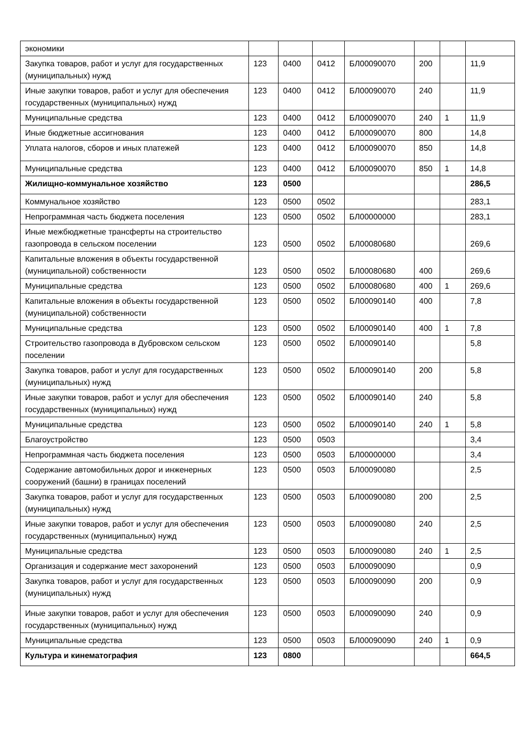| экономики | | | | | | | |
| Закупка товаров, работ и услуг для государственных (муниципальных) нужд | 123 | 0400 | 0412 | БЛ00090070 | 200 | | 11,9 |
| Иные закупки товаров, работ и услуг для обеспечения государственных (муниципальных) нужд | 123 | 0400 | 0412 | БЛ00090070 | 240 | | 11,9 |
| Муниципальные средства | 123 | 0400 | 0412 | БЛ00090070 | 240 | 1 | 11,9 |
| Иные бюджетные ассигнования | 123 | 0400 | 0412 | БЛ00090070 | 800 | | 14,8 |
| Уплата налогов, сборов и иных платежей | 123 | 0400 | 0412 | БЛ00090070 | 850 | | 14,8 |
| Муниципальные средства | 123 | 0400 | 0412 | БЛ00090070 | 850 | 1 | 14,8 |
| Жилищно-коммунальное хозяйство | 123 | 0500 | | | | | 286,5 |
| Коммунальное хозяйство | 123 | 0500 | 0502 | | | | 283,1 |
| Непрограммная часть бюджета поселения | 123 | 0500 | 0502 | БЛ00000000 | | | 283,1 |
| Иные межбюджетные трансферты на строительство газопровода в сельском поселении | 123 | 0500 | 0502 | БЛ00080680 | | | 269,6 |
| Капитальные вложения в объекты государственной (муниципальной) собственности | 123 | 0500 | 0502 | БЛ00080680 | 400 | | 269,6 |
| Муниципальные средства | 123 | 0500 | 0502 | БЛ00080680 | 400 | 1 | 269,6 |
| Капитальные вложения в объекты государственной (муниципальной) собственности | 123 | 0500 | 0502 | БЛ00090140 | 400 | | 7,8 |
| Муниципальные средства | 123 | 0500 | 0502 | БЛ00090140 | 400 | 1 | 7,8 |
| Строительство газопровода в Дубровском сельском поселении | 123 | 0500 | 0502 | БЛ00090140 | | | 5,8 |
| Закупка товаров, работ и услуг для государственных (муниципальных) нужд | 123 | 0500 | 0502 | БЛ00090140 | 200 | | 5,8 |
| Иные закупки товаров, работ и услуг для обеспечения государственных (муниципальных) нужд | 123 | 0500 | 0502 | БЛ00090140 | 240 | | 5,8 |
| Муниципальные средства | 123 | 0500 | 0502 | БЛ00090140 | 240 | 1 | 5,8 |
| Благоустройство | 123 | 0500 | 0503 | | | | 3,4 |
| Непрограммная часть бюджета поселения | 123 | 0500 | 0503 | БЛ00000000 | | | 3,4 |
| Содержание автомобильных дорог и инженерных сооружений (башни) в границах поселений | 123 | 0500 | 0503 | БЛ00090080 | | | 2,5 |
| Закупка товаров, работ и услуг для государственных (муниципальных) нужд | 123 | 0500 | 0503 | БЛ00090080 | 200 | | 2,5 |
| Иные закупки товаров, работ и услуг для обеспечения государственных (муниципальных) нужд | 123 | 0500 | 0503 | БЛ00090080 | 240 | | 2,5 |
| Муниципальные средства | 123 | 0500 | 0503 | БЛ00090080 | 240 | 1 | 2,5 |
| Организация и содержание мест захоронений | 123 | 0500 | 0503 | БЛ00090090 | | | 0,9 |
| Закупка товаров, работ и услуг для государственных (муниципальных) нужд | 123 | 0500 | 0503 | БЛ00090090 | 200 | | 0,9 |
| Иные закупки товаров, работ и услуг для обеспечения государственных (муниципальных) нужд | 123 | 0500 | 0503 | БЛ00090090 | 240 | | 0,9 |
| Муниципальные средства | 123 | 0500 | 0503 | БЛ00090090 | 240 | 1 | 0,9 |
| Культура и кинематография | 123 | 0800 | | | | | 664,5 |